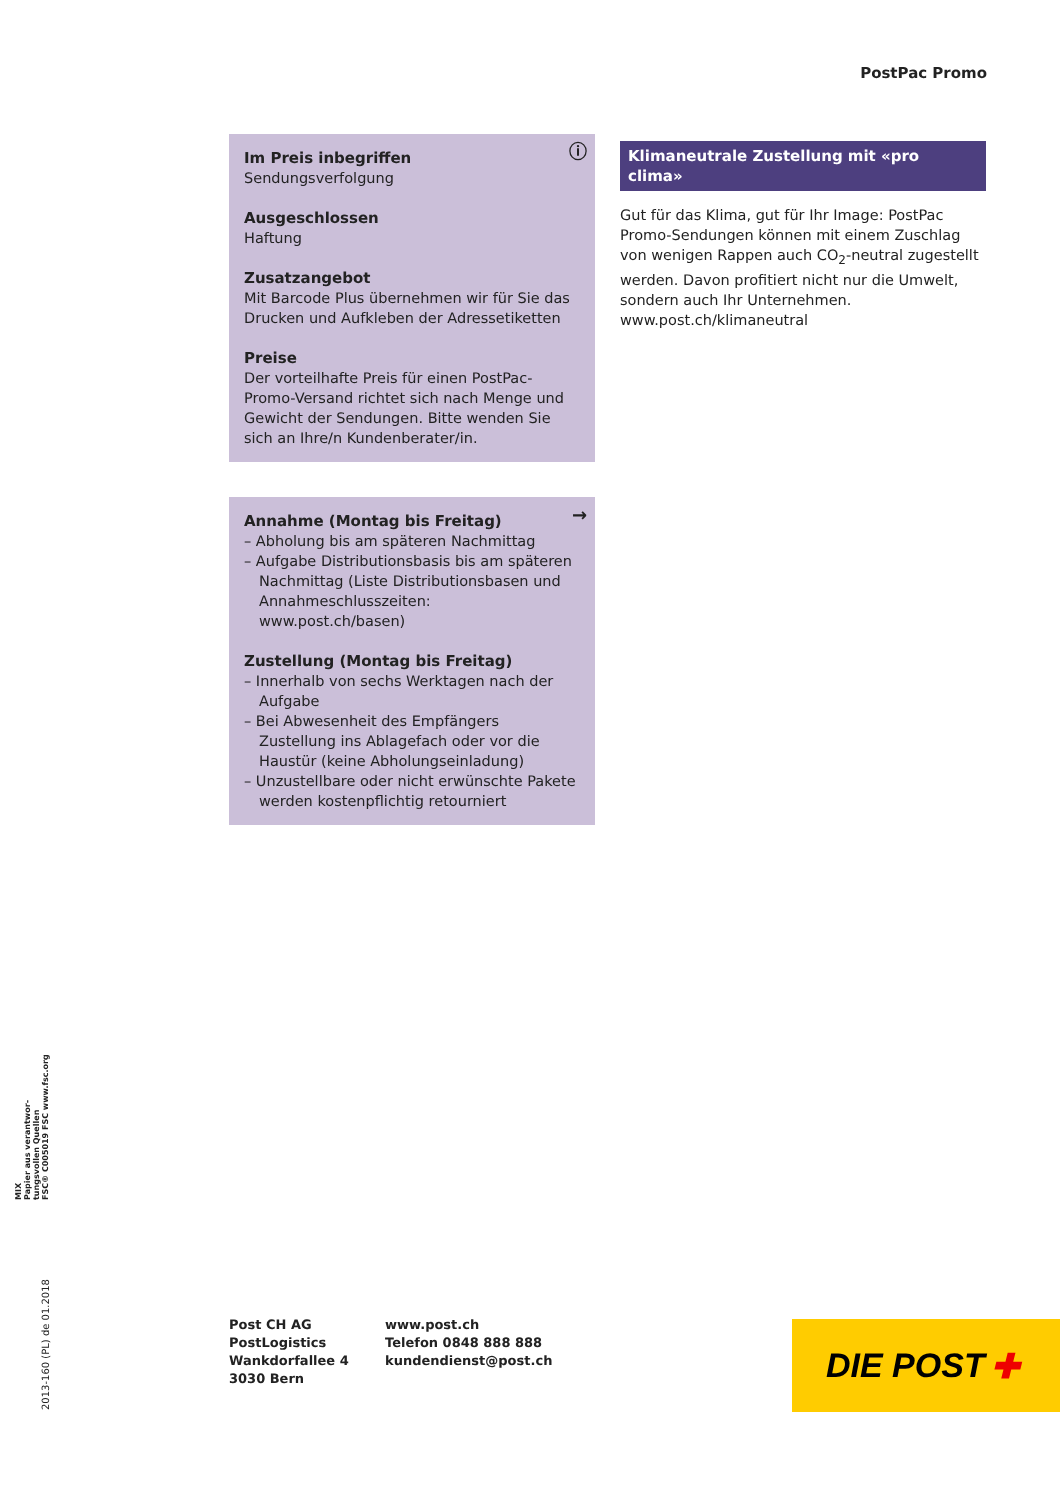PostPac Promo
ⓘ
Im Preis inbegriffen
Sendungsverfolgung
Ausgeschlossen
Haftung
Zusatzangebot
Mit Barcode Plus übernehmen wir für Sie das Drucken und Aufkleben der Adressetiketten
Preise
Der vorteilhafte Preis für einen PostPac-Promo-Versand richtet sich nach Menge und Gewicht der Sendungen. Bitte wenden Sie sich an Ihre/n Kundenberater/in.
→
Annahme (Montag bis Freitag)
– Abholung bis am späteren Nachmittag
– Aufgabe Distributionsbasis bis am späteren Nachmittag (Liste Distributionsbasen und Annahmeschlusszeiten: www.post.ch/basen)
Zustellung (Montag bis Freitag)
– Innerhalb von sechs Werktagen nach der Aufgabe
– Bei Abwesenheit des Empfängers Zustellung ins Ablagefach oder vor die Haustür (keine Abholungseinladung)
– Unzustellbare oder nicht erwünschte Pakete werden kostenpflichtig retourniert
Klimaneutrale Zustellung mit «pro clima»
Gut für das Klima, gut für Ihr Image: PostPac Promo-Sendungen können mit einem Zuschlag von wenigen Rappen auch CO<sub>2</sub>-neutral zugestellt werden. Davon profitiert nicht nur die Umwelt, sondern auch Ihr Unternehmen.
www.post.ch/klimaneutral
MIX
Papier aus verantwor-
tungsvollen Quellen
FSC® C005019 FSC www.fsc.org
2013-160 (PL) de 01.2018
Post CH AG
PostLogistics
Wankdorfallee 4
3030 Bern
www.post.ch
Telefon 0848 888 888
kundendienst@post.ch
DIE POST ✚